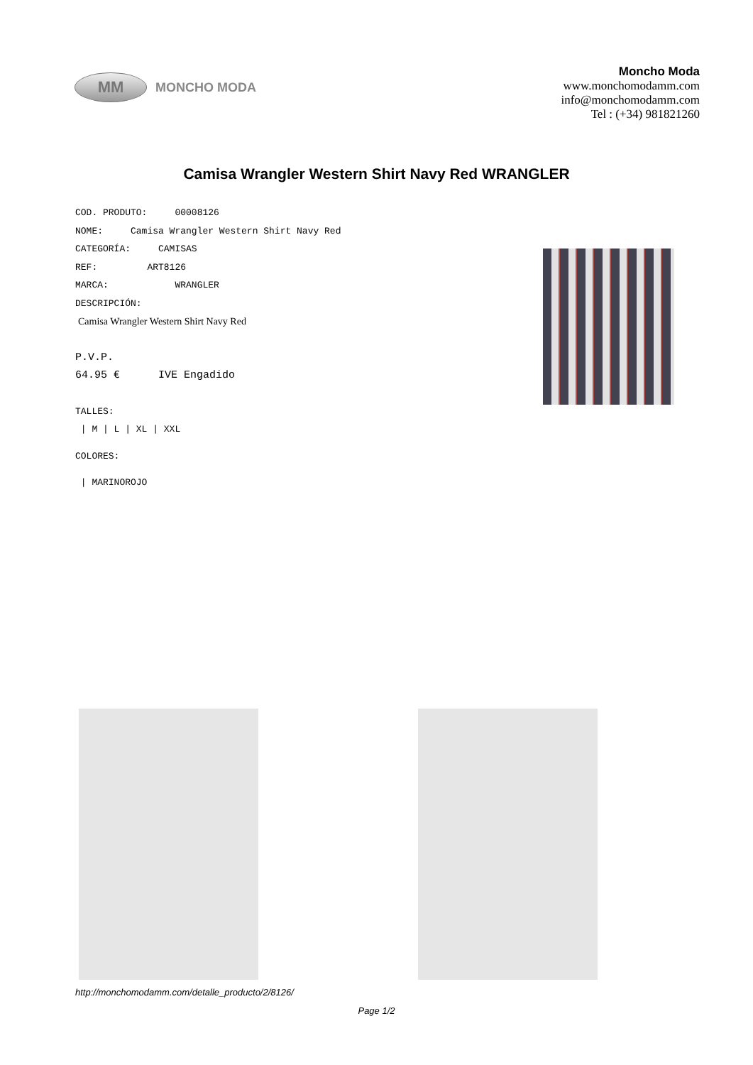MM
MONCHO MODA
Moncho Moda
www.monchomodamm.com
info@monchomodamm.com
Tel : (+34) 981821260
Camisa Wrangler Western Shirt Navy Red WRANGLER
COD. PRODUTO: 00008126
NOME: Camisa Wrangler Western Shirt Navy Red
CATEGORÍA: CAMISAS
REF: ART8126
MARCA: WRANGLER
DESCRIPCIÓN:
Camisa Wrangler Western Shirt Navy Red
P.V.P.
64.95 € IVE Engadido
TALLES:
| M | L | XL | XXL
COLORES:
| MARINOROJO
http://monchomodamm.com/detalle_producto/2/8126/
Page 1/2